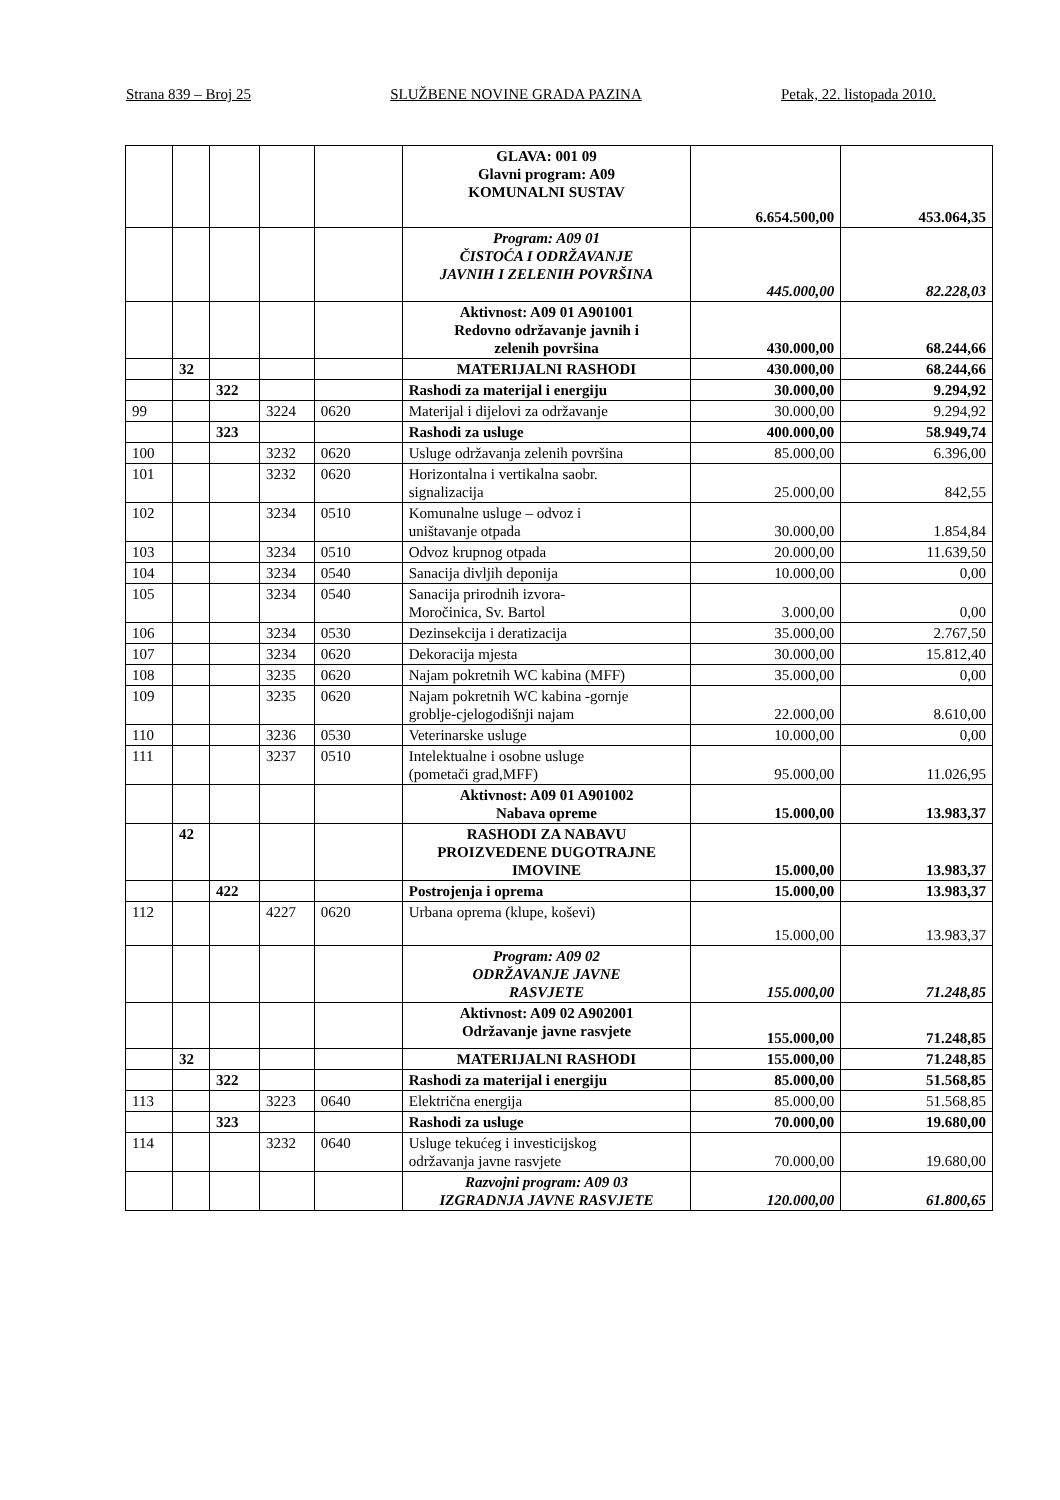Strana 839 – Broj 25 SLUŽBENE NOVINE GRADA PAZINA Petak, 22. listopada 2010.
| | | | | | GLAVA: 001 09 Glavni program: A09 KOMUNALNI SUSTAV | 6.654.500,00 | 453.064,35 |
| | | | | | Program: A09 01 ČISTOĆA I ODRŽAVANJE JAVNIH I ZELENIH POVRŠINA | 445.000,00 | 82.228,03 |
| | | | | | Aktivnost: A09 01 A901001 Redovno održavanje javnih i zelenih površina | 430.000,00 | 68.244,66 |
| | 32 | | | | MATERIJALNI RASHODI | 430.000,00 | 68.244,66 |
| | | 322 | | | Rashodi za materijal i energiju | 30.000,00 | 9.294,92 |
| 99 | | | 3224 | 0620 | Materijal i dijelovi za održavanje | 30.000,00 | 9.294,92 |
| | | 323 | | | Rashodi za usluge | 400.000,00 | 58.949,74 |
| 100 | | | 3232 | 0620 | Usluge održavanja zelenih površina | 85.000,00 | 6.396,00 |
| 101 | | | 3232 | 0620 | Horizontalna i vertikalna saobr. signalizacija | 25.000,00 | 842,55 |
| 102 | | | 3234 | 0510 | Komunalne usluge – odvoz i uništavanje otpada | 30.000,00 | 1.854,84 |
| 103 | | | 3234 | 0510 | Odvoz krupnog otpada | 20.000,00 | 11.639,50 |
| 104 | | | 3234 | 0540 | Sanacija divljih deponija | 10.000,00 | 0,00 |
| 105 | | | 3234 | 0540 | Sanacija prirodnih izvora- Moročinica, Sv. Bartol | 3.000,00 | 0,00 |
| 106 | | | 3234 | 0530 | Dezinsekcija i deratizacija | 35.000,00 | 2.767,50 |
| 107 | | | 3234 | 0620 | Dekoracija mjesta | 30.000,00 | 15.812,40 |
| 108 | | | 3235 | 0620 | Najam pokretnih WC kabina (MFF) | 35.000,00 | 0,00 |
| 109 | | | 3235 | 0620 | Najam pokretnih WC kabina -gornje groblje-cjelogodišnji najam | 22.000,00 | 8.610,00 |
| 110 | | | 3236 | 0530 | Veterinarske usluge | 10.000,00 | 0,00 |
| 111 | | | 3237 | 0510 | Intelektualne i osobne usluge (pometači grad,MFF) | 95.000,00 | 11.026,95 |
| | | | | | Aktivnost: A09 01 A901002 Nabava opreme | 15.000,00 | 13.983,37 |
| | 42 | | | | RASHODI ZA NABAVU PROIZVEDENE DUGOTRAJNE IMOVINE | 15.000,00 | 13.983,37 |
| | | 422 | | | Postrojenja i oprema | 15.000,00 | 13.983,37 |
| 112 | | | 4227 | 0620 | Urbana oprema (klupe, koševi) | 15.000,00 | 13.983,37 |
| | | | | | Program: A09 02 ODRŽAVANJE JAVNE RASVJETE | 155.000,00 | 71.248,85 |
| | | | | | Aktivnost: A09 02 A902001 Održavanje javne rasvjete | 155.000,00 | 71.248,85 |
| | 32 | | | | MATERIJALNI RASHODI | 155.000,00 | 71.248,85 |
| | | 322 | | | Rashodi za materijal i energiju | 85.000,00 | 51.568,85 |
| 113 | | | 3223 | 0640 | Električna energija | 85.000,00 | 51.568,85 |
| | | 323 | | | Rashodi za usluge | 70.000,00 | 19.680,00 |
| 114 | | | 3232 | 0640 | Usluge tekućeg i investicijskog održavanja javne rasvjete | 70.000,00 | 19.680,00 |
| | | | | | Razvojni program: A09 03 IZGRADNJA JAVNE RASVJETE | 120.000,00 | 61.800,65 |